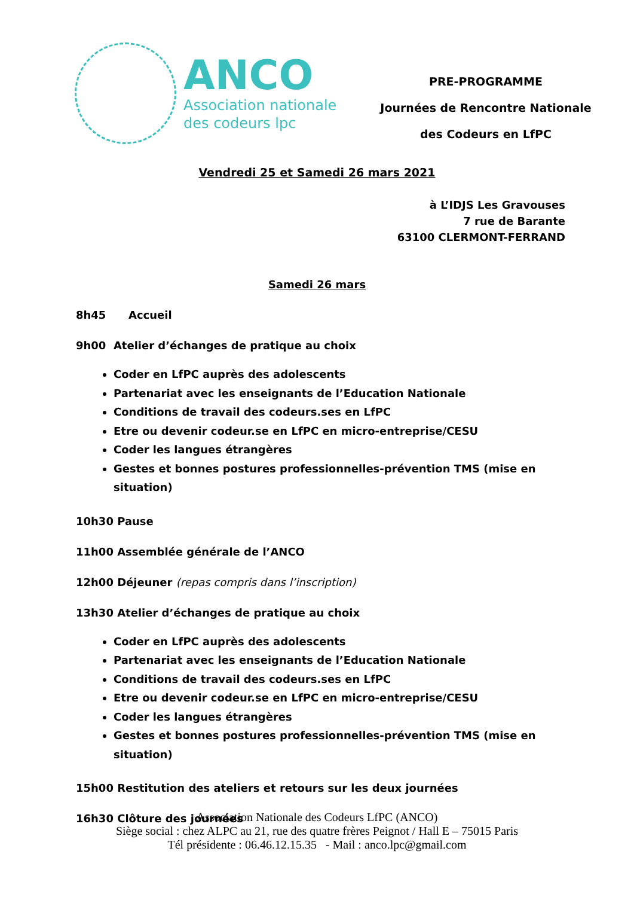ANCO
Association nationale
des codeurs lpc
PRE-PROGRAMME
Journées de Rencontre Nationale
des Codeurs en LfPC
Vendredi 25 et Samedi 26 mars 2021
à L’IDJS Les Gravouses
7 rue de Barante
63100 CLERMONT-FERRAND
Samedi 26 mars
8h45 Accueil
9h00 Atelier d’échanges de pratique au choix
Coder en LfPC auprès des adolescents
Partenariat avec les enseignants de l’Education Nationale
Conditions de travail des codeurs.ses en LfPC
Etre ou devenir codeur.se en LfPC en micro-entreprise/CESU
Coder les langues étrangères
Gestes et bonnes postures professionnelles-prévention TMS (mise en situation)
10h30 Pause
11h00 Assemblée générale de l’ANCO
12h00 Déjeuner (repas compris dans l’inscription)
13h30 Atelier d’échanges de pratique au choix
Coder en LfPC auprès des adolescents
Partenariat avec les enseignants de l’Education Nationale
Conditions de travail des codeurs.ses en LfPC
Etre ou devenir codeur.se en LfPC en micro-entreprise/CESU
Coder les langues étrangères
Gestes et bonnes postures professionnelles-prévention TMS (mise en situation)
15h00 Restitution des ateliers et retours sur les deux journées
16h30 Clôture des journées
Association Nationale des Codeurs LfPC (ANCO)
Siège social : chez ALPC au 21, rue des quatre frères Peignot / Hall E – 75015 Paris
Tél présidente : 06.46.12.15.35 - Mail : anco.lpc@gmail.com